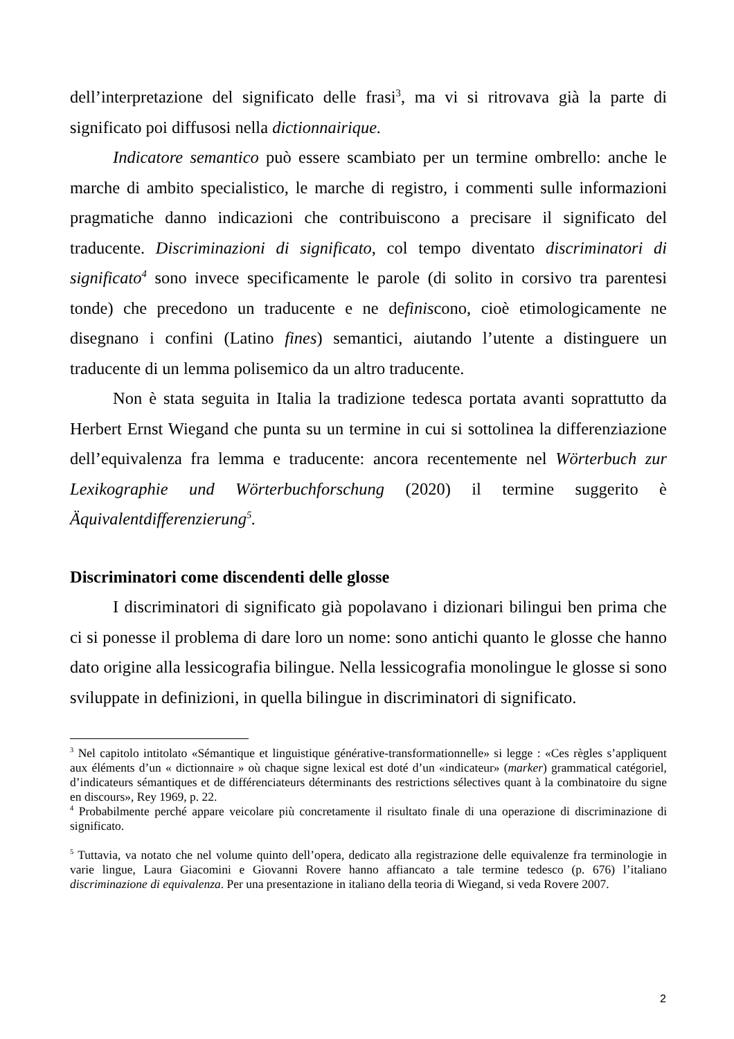dell’interpretazione del significato delle frasi<sup>3</sup>, ma vi si ritrovava già la parte di significato poi diffusosi nella dictionnairique.
Indicatore semantico può essere scambiato per un termine ombrello: anche le marche di ambito specialistico, le marche di registro, i commenti sulle informazioni pragmatiche danno indicazioni che contribuiscono a precisare il significato del traducente. Discriminazioni di significato, col tempo diventato discriminatori di significato<sup>4</sup> sono invece specificamente le parole (di solito in corsivo tra parentesi tonde) che precedono un traducente e ne definiscono, cioè etimologicamente ne disegnano i confini (Latino fines) semantici, aiutando l’utente a distinguere un traducente di un lemma polisemico da un altro traducente.
Non è stata seguita in Italia la tradizione tedesca portata avanti soprattutto da Herbert Ernst Wiegand che punta su un termine in cui si sottolinea la differenziazione dell’equivalenza fra lemma e traducente: ancora recentemente nel Wörterbuch zur Lexikographie und Wörterbuchforschung (2020) il termine suggerito è Äquivalentdifferenzierung<sup>5</sup>.
Discriminatori come discendenti delle glosse
I discriminatori di significato già popolavano i dizionari bilingui ben prima che ci si ponesse il problema di dare loro un nome: sono antichi quanto le glosse che hanno dato origine alla lessicografia bilingue. Nella lessicografia monolingue le glosse si sono sviluppate in definizioni, in quella bilingue in discriminatori di significato.
<sup>3</sup> Nel capitolo intitolato «Sémantique et linguistique générative-transformationnelle» si legge : «Ces règles s’appliquent aux éléments d’un « dictionnaire » où chaque signe lexical est doté d’un «indicateur» (marker) grammatical catégoriel, d’indicateurs sémantiques et de différenciateurs déterminants des restrictions sélectives quant à la combinatoire du signe en discours», Rey 1969, p. 22.
<sup>4</sup> Probabilmente perché appare veicolare più concretamente il risultato finale di una operazione di discriminazione di significato.
<sup>5</sup> Tuttavia, va notato che nel volume quinto dell’opera, dedicato alla registrazione delle equivalenze fra terminologie in varie lingue, Laura Giacomini e Giovanni Rovere hanno affiancato a tale termine tedesco (p. 676) l’italiano discriminazione di equivalenza. Per una presentazione in italiano della teoria di Wiegand, si veda Rovere 2007.
2